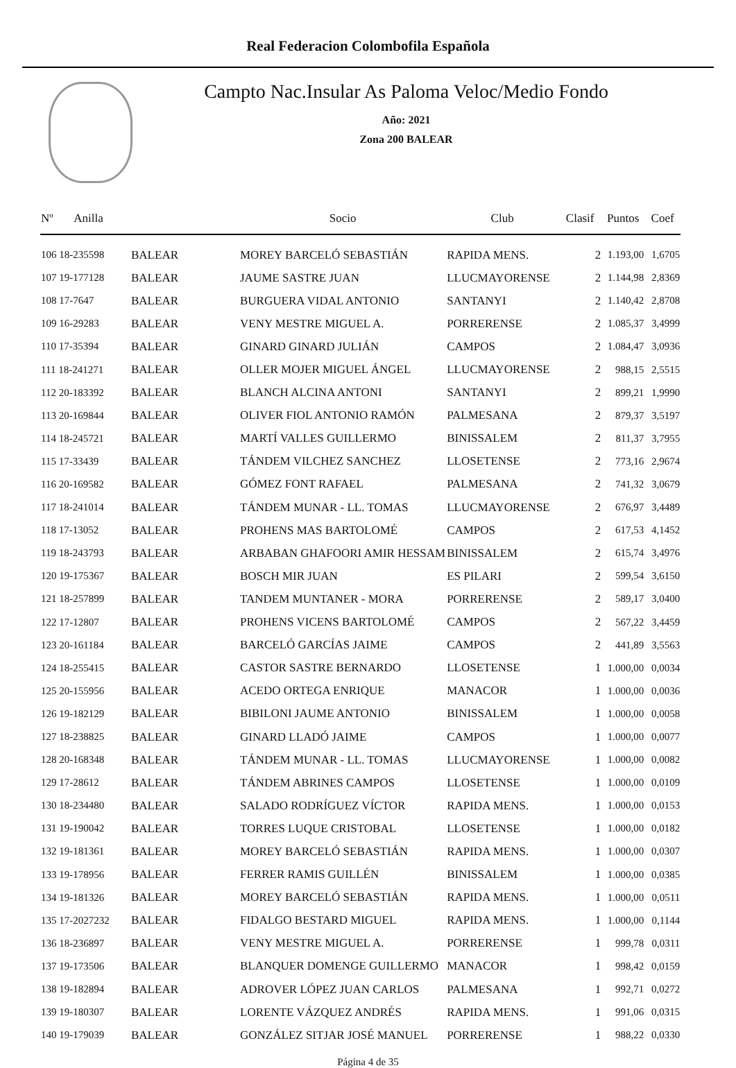Real Federacion Colombofila Española
Campto Nac.Insular As Paloma Veloc/Medio Fondo
Año: 2021
Zona 200 BALEAR
| Nº Anilla | | Socio | Club | Clasif | Puntos | Coef |
| --- | --- | --- | --- | --- | --- | --- |
| 106 18-235598 | BALEAR | MOREY BARCELÓ SEBASTIÁN | RAPIDA MENS. | 2 | 1.193,00 | 1,6705 |
| 107 19-177128 | BALEAR | JAUME SASTRE JUAN | LLUCMAYORENSE | 2 | 1.144,98 | 2,8369 |
| 108 17-7647 | BALEAR | BURGUERA VIDAL ANTONIO | SANTANYI | 2 | 1.140,42 | 2,8708 |
| 109 16-29283 | BALEAR | VENY MESTRE MIGUEL A. | PORRERENSE | 2 | 1.085,37 | 3,4999 |
| 110 17-35394 | BALEAR | GINARD GINARD JULIÁN | CAMPOS | 2 | 1.084,47 | 3,0936 |
| 111 18-241271 | BALEAR | OLLER MOJER MIGUEL ÁNGEL | LLUCMAYORENSE | 2 | 988,15 | 2,5515 |
| 112 20-183392 | BALEAR | BLANCH ALCINA ANTONI | SANTANYI | 2 | 899,21 | 1,9990 |
| 113 20-169844 | BALEAR | OLIVER FIOL ANTONIO RAMÓN | PALMESANA | 2 | 879,37 | 3,5197 |
| 114 18-245721 | BALEAR | MARTÍ VALLES GUILLERMO | BINISSALEM | 2 | 811,37 | 3,7955 |
| 115 17-33439 | BALEAR | TÁNDEM VILCHEZ SANCHEZ | LLOSETENSE | 2 | 773,16 | 2,9674 |
| 116 20-169582 | BALEAR | GÓMEZ FONT RAFAEL | PALMESANA | 2 | 741,32 | 3,0679 |
| 117 18-241014 | BALEAR | TÁNDEM MUNAR - LL. TOMAS | LLUCMAYORENSE | 2 | 676,97 | 3,4489 |
| 118 17-13052 | BALEAR | PROHENS MAS BARTOLOMÉ | CAMPOS | 2 | 617,53 | 4,1452 |
| 119 18-243793 | BALEAR | ARBABAN GHAFOORI AMIR HESSAM | BINISSALEM | 2 | 615,74 | 3,4976 |
| 120 19-175367 | BALEAR | BOSCH MIR JUAN | ES PILARI | 2 | 599,54 | 3,6150 |
| 121 18-257899 | BALEAR | TANDEM MUNTANER - MORA | PORRERENSE | 2 | 589,17 | 3,0400 |
| 122 17-12807 | BALEAR | PROHENS VICENS BARTOLOMÉ | CAMPOS | 2 | 567,22 | 3,4459 |
| 123 20-161184 | BALEAR | BARCELÓ GARCÍAS JAIME | CAMPOS | 2 | 441,89 | 3,5563 |
| 124 18-255415 | BALEAR | CASTOR SASTRE BERNARDO | LLOSETENSE | 1 | 1.000,00 | 0,0034 |
| 125 20-155956 | BALEAR | ACEDO ORTEGA ENRIQUE | MANACOR | 1 | 1.000,00 | 0,0036 |
| 126 19-182129 | BALEAR | BIBILONI JAUME ANTONIO | BINISSALEM | 1 | 1.000,00 | 0,0058 |
| 127 18-238825 | BALEAR | GINARD LLADÓ JAIME | CAMPOS | 1 | 1.000,00 | 0,0077 |
| 128 20-168348 | BALEAR | TÁNDEM MUNAR - LL. TOMAS | LLUCMAYORENSE | 1 | 1.000,00 | 0,0082 |
| 129 17-28612 | BALEAR | TÁNDEM ABRINES CAMPOS | LLOSETENSE | 1 | 1.000,00 | 0,0109 |
| 130 18-234480 | BALEAR | SALADO RODRÍGUEZ VÍCTOR | RAPIDA MENS. | 1 | 1.000,00 | 0,0153 |
| 131 19-190042 | BALEAR | TORRES LUQUE CRISTOBAL | LLOSETENSE | 1 | 1.000,00 | 0,0182 |
| 132 19-181361 | BALEAR | MOREY BARCELÓ SEBASTIÁN | RAPIDA MENS. | 1 | 1.000,00 | 0,0307 |
| 133 19-178956 | BALEAR | FERRER RAMIS GUILLÉN | BINISSALEM | 1 | 1.000,00 | 0,0385 |
| 134 19-181326 | BALEAR | MOREY BARCELÓ SEBASTIÁN | RAPIDA MENS. | 1 | 1.000,00 | 0,0511 |
| 135 17-2027232 | BALEAR | FIDALGO BESTARD MIGUEL | RAPIDA MENS. | 1 | 1.000,00 | 0,1144 |
| 136 18-236897 | BALEAR | VENY MESTRE MIGUEL A. | PORRERENSE | 1 | 999,78 | 0,0311 |
| 137 19-173506 | BALEAR | BLANQUER DOMENGE GUILLERMO | MANACOR | 1 | 998,42 | 0,0159 |
| 138 19-182894 | BALEAR | ADROVER LÓPEZ JUAN CARLOS | PALMESANA | 1 | 992,71 | 0,0272 |
| 139 19-180307 | BALEAR | LORENTE VÁZQUEZ ANDRÉS | RAPIDA MENS. | 1 | 991,06 | 0,0315 |
| 140 19-179039 | BALEAR | GONZÁLEZ SITJAR JOSÉ MANUEL | PORRERENSE | 1 | 988,22 | 0,0330 |
Página 4 de 35